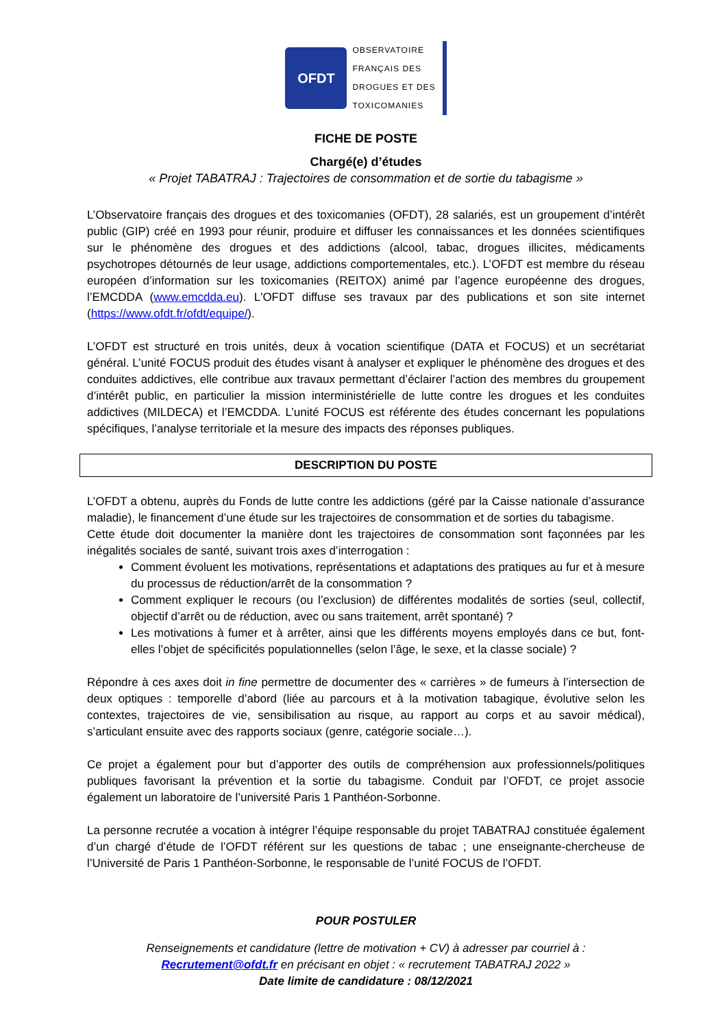OFDT
OBSERVATOIRE
FRANÇAIS DES
DROGUES ET DES
TOXICOMANIES
FICHE DE POSTE
Chargé(e) d’études
« Projet TABATRAJ : Trajectoires de consommation et de sortie du tabagisme »
L’Observatoire français des drogues et des toxicomanies (OFDT), 28 salariés, est un groupement d’intérêt public (GIP) créé en 1993 pour réunir, produire et diffuser les connaissances et les données scientifiques sur le phénomène des drogues et des addictions (alcool, tabac, drogues illicites, médicaments psychotropes détournés de leur usage, addictions comportementales, etc.). L’OFDT est membre du réseau européen d’information sur les toxicomanies (REITOX) animé par l’agence européenne des drogues, l’EMCDDA (www.emcdda.eu). L'OFDT diffuse ses travaux par des publications et son site internet (https://www.ofdt.fr/ofdt/equipe/).
L’OFDT est structuré en trois unités, deux à vocation scientifique (DATA et FOCUS) et un secrétariat général. L’unité FOCUS produit des études visant à analyser et expliquer le phénomène des drogues et des conduites addictives, elle contribue aux travaux permettant d’éclairer l’action des membres du groupement d’intérêt public, en particulier la mission interministérielle de lutte contre les drogues et les conduites addictives (MILDECA) et l’EMCDDA. L’unité FOCUS est référente des études concernant les populations spécifiques, l’analyse territoriale et la mesure des impacts des réponses publiques.
DESCRIPTION DU POSTE
L’OFDT a obtenu, auprès du Fonds de lutte contre les addictions (géré par la Caisse nationale d’assurance maladie), le financement d’une étude sur les trajectoires de consommation et de sorties du tabagisme.
Cette étude doit documenter la manière dont les trajectoires de consommation sont façonnées par les inégalités sociales de santé, suivant trois axes d’interrogation :
Comment évoluent les motivations, représentations et adaptations des pratiques au fur et à mesure du processus de réduction/arrêt de la consommation ?
Comment expliquer le recours (ou l’exclusion) de différentes modalités de sorties (seul, collectif, objectif d’arrêt ou de réduction, avec ou sans traitement, arrêt spontané) ?
Les motivations à fumer et à arrêter, ainsi que les différents moyens employés dans ce but, font-elles l’objet de spécificités populationnelles (selon l’âge, le sexe, et la classe sociale) ?
Répondre à ces axes doit in fine permettre de documenter des « carrières » de fumeurs à l’intersection de deux optiques : temporelle d’abord (liée au parcours et à la motivation tabagique, évolutive selon les contextes, trajectoires de vie, sensibilisation au risque, au rapport au corps et au savoir médical), s’articulant ensuite avec des rapports sociaux (genre, catégorie sociale…).
Ce projet a également pour but d’apporter des outils de compréhension aux professionnels/politiques publiques favorisant la prévention et la sortie du tabagisme. Conduit par l’OFDT, ce projet associe également un laboratoire de l’université Paris 1 Panthéon-Sorbonne.
La personne recrutée a vocation à intégrer l’équipe responsable du projet TABATRAJ constituée également d’un chargé d’étude de l’OFDT référent sur les questions de tabac ; une enseignante-chercheuse de l’Université de Paris 1 Panthéon-Sorbonne, le responsable de l’unité FOCUS de l’OFDT.
POUR POSTULER
Renseignements et candidature (lettre de motivation + CV) à adresser par courriel à :
Recrutement@ofdt.fr en précisant en objet : « recrutement TABATRAJ 2022 »
Date limite de candidature : 08/12/2021